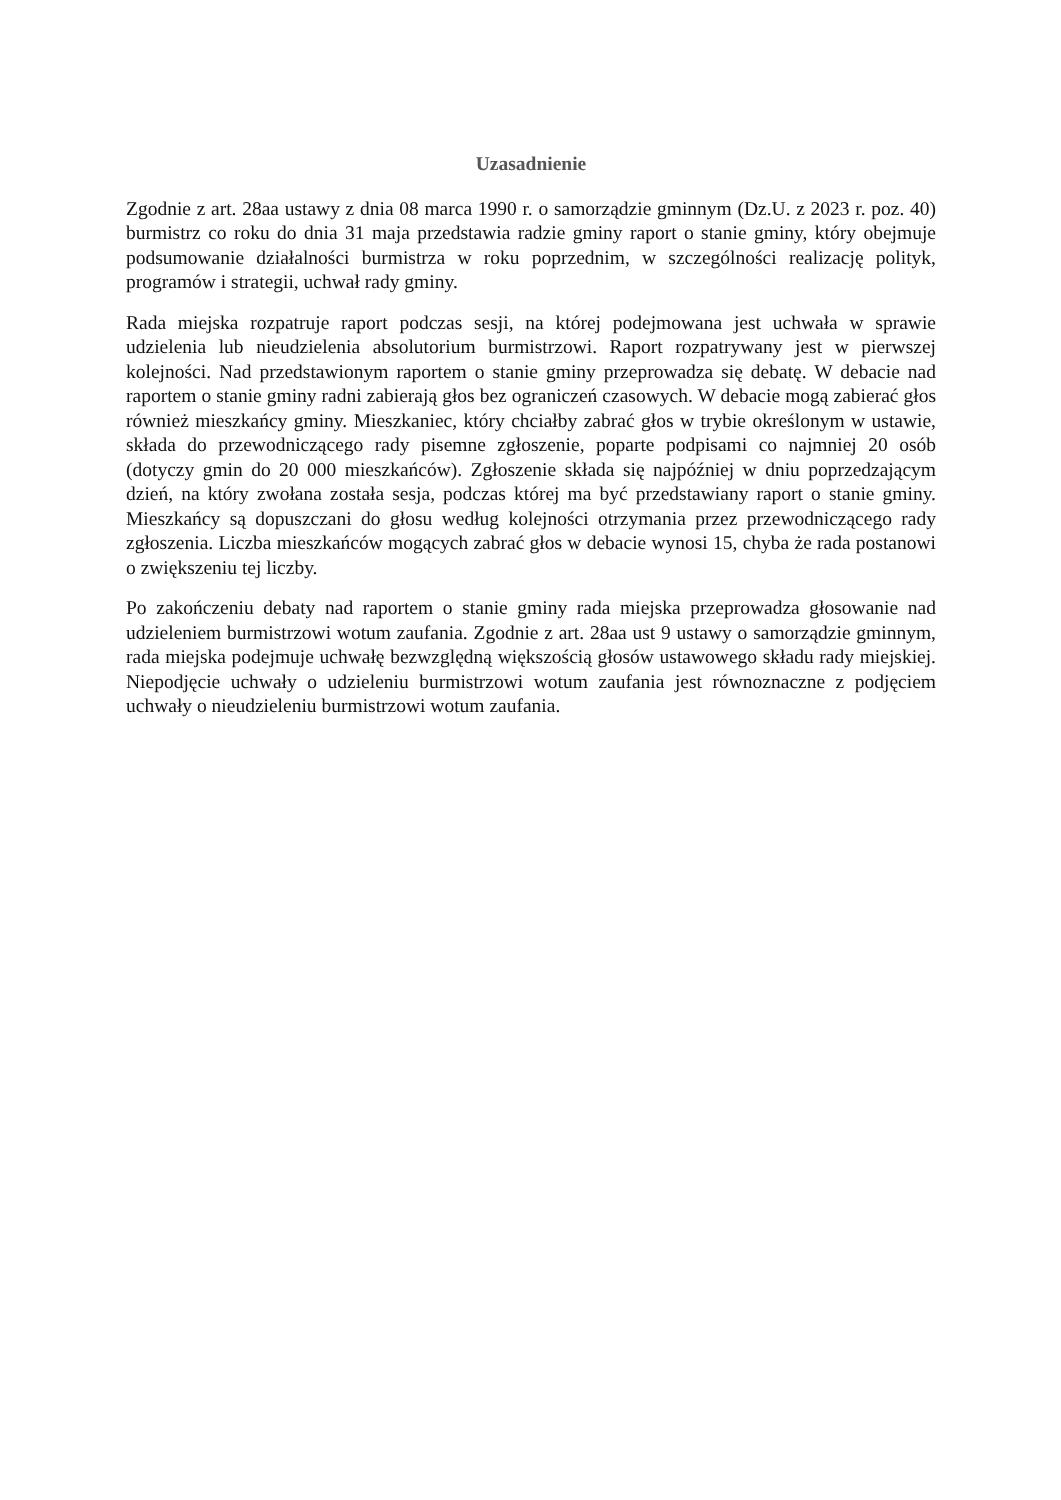Uzasadnienie
Zgodnie z art. 28aa ustawy z dnia 08 marca 1990 r. o samorządzie gminnym (Dz.U. z 2023 r. poz. 40) burmistrz co roku do dnia 31 maja przedstawia radzie gminy raport o stanie gminy, który obejmuje podsumowanie działalności burmistrza w roku poprzednim, w szczególności realizację polityk, programów i strategii, uchwał rady gminy.
Rada miejska rozpatruje raport podczas sesji, na której podejmowana jest uchwała w sprawie udzielenia lub nieudzielenia absolutorium burmistrzowi. Raport rozpatrywany jest w pierwszej kolejności. Nad przedstawionym raportem o stanie gminy przeprowadza się debatę. W debacie nad raportem o stanie gminy radni zabierają głos bez ograniczeń czasowych. W debacie mogą zabierać głos również mieszkańcy gminy. Mieszkaniec, który chciałby zabrać głos w trybie określonym w ustawie, składa do przewodniczącego rady pisemne zgłoszenie, poparte podpisami co najmniej 20 osób (dotyczy gmin do 20 000 mieszkańców). Zgłoszenie składa się najpóźniej w dniu poprzedzającym dzień, na który zwołana została sesja, podczas której ma być przedstawiany raport o stanie gminy. Mieszkańcy są dopuszczani do głosu według kolejności otrzymania przez przewodniczącego rady zgłoszenia. Liczba mieszkańców mogących zabrać głos w debacie wynosi 15, chyba że rada postanowi o zwiększeniu tej liczby.
Po zakończeniu debaty nad raportem o stanie gminy rada miejska przeprowadza głosowanie nad udzieleniem burmistrzowi wotum zaufania. Zgodnie z art. 28aa ust 9 ustawy o samorządzie gminnym, rada miejska podejmuje uchwałę bezwzględną większością głosów ustawowego składu rady miejskiej. Niepodjęcie uchwały o udzieleniu burmistrzowi wotum zaufania jest równoznaczne z podjęciem uchwały o nieudzieleniu burmistrzowi wotum zaufania.